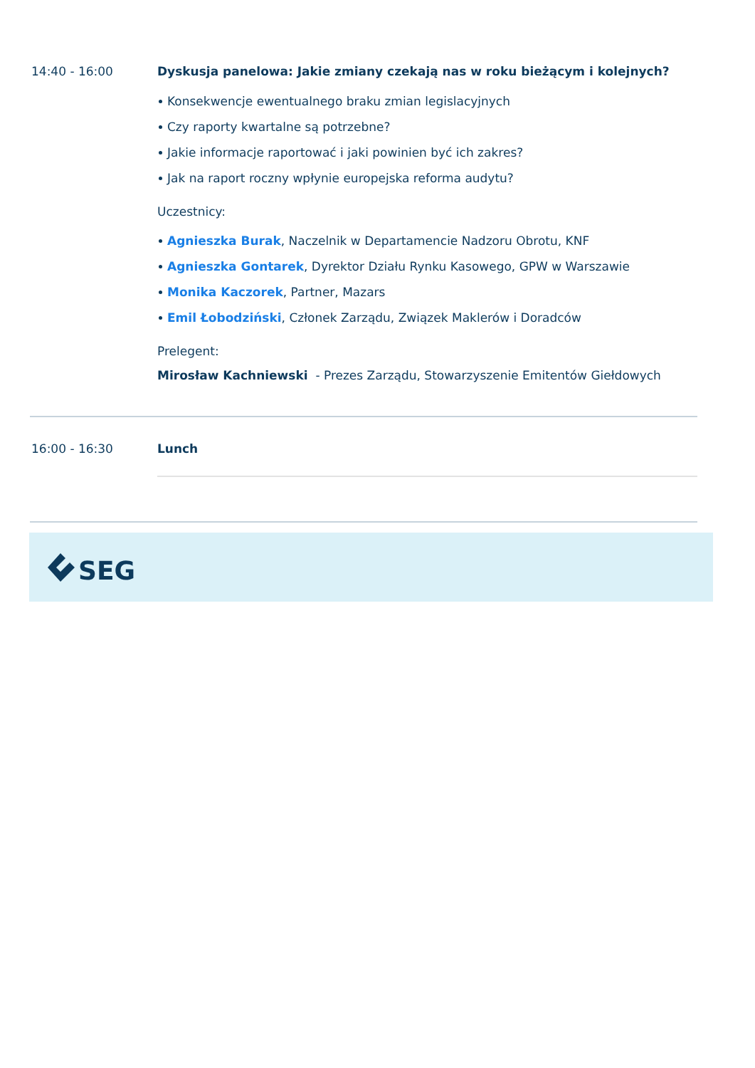14:40 - 16:00 Dyskusja panelowa: Jakie zmiany czekają nas w roku bieżącym i kolejnych?
Konsekwencje ewentualnego braku zmian legislacyjnych
Czy raporty kwartalne są potrzebne?
Jakie informacje raportować i jaki powinien być ich zakres?
Jak na raport roczny wpłynie europejska reforma audytu?
Uczestnicy:
Agnieszka Burak, Naczelnik w Departamencie Nadzoru Obrotu, KNF
Agnieszka Gontarek, Dyrektor Działu Rynku Kasowego, GPW w Warszawie
Monika Kaczorek, Partner, Mazars
Emil Łobodziński, Członek Zarządu, Związek Maklerów i Doradców
Prelegent:
Mirosław Kachniewski - Prezes Zarządu, Stowarzyszenie Emitentów Giełdowych
16:00 - 16:30 Lunch
SEG